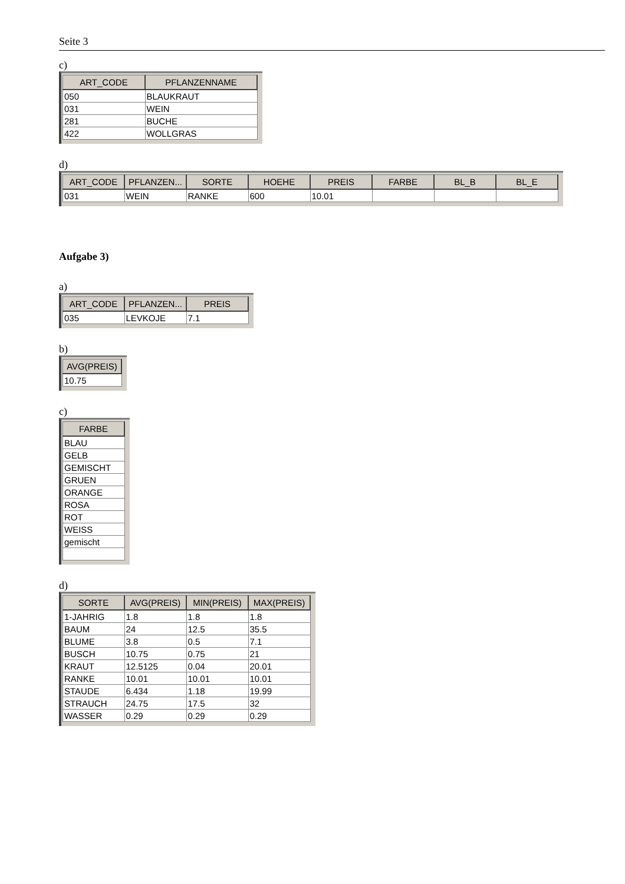Seite 3
c)
| ART_CODE | PFLANZENNAME |
| --- | --- |
| 050 | BLAUKRAUT |
| 031 | WEIN |
| 281 | BUCHE |
| 422 | WOLLGRAS |
d)
| ART_CODE | PFLANZEN... | SORTE | HOEHE | PREIS | FARBE | BL_B | BL_E |
| --- | --- | --- | --- | --- | --- | --- | --- |
| 031 | WEIN | RANKE | 600 | 10.01 | | | |
Aufgabe 3)
a)
| ART_CODE | PFLANZEN... | PREIS |
| --- | --- | --- |
| 035 | LEVKOJE | 7.1 |
b)
| AVG(PREIS) |
| --- |
| 10.75 |
c)
| FARBE |
| --- |
| BLAU |
| GELB |
| GEMISCHT |
| GRUEN |
| ORANGE |
| ROSA |
| ROT |
| WEISS |
| gemischt |
d)
| SORTE | AVG(PREIS) | MIN(PREIS) | MAX(PREIS) |
| --- | --- | --- | --- |
| 1-JAHRIG | 1.8 | 1.8 | 1.8 |
| BAUM | 24 | 12.5 | 35.5 |
| BLUME | 3.8 | 0.5 | 7.1 |
| BUSCH | 10.75 | 0.75 | 21 |
| KRAUT | 12.5125 | 0.04 | 20.01 |
| RANKE | 10.01 | 10.01 | 10.01 |
| STAUDE | 6.434 | 1.18 | 19.99 |
| STRAUCH | 24.75 | 17.5 | 32 |
| WASSER | 0.29 | 0.29 | 0.29 |